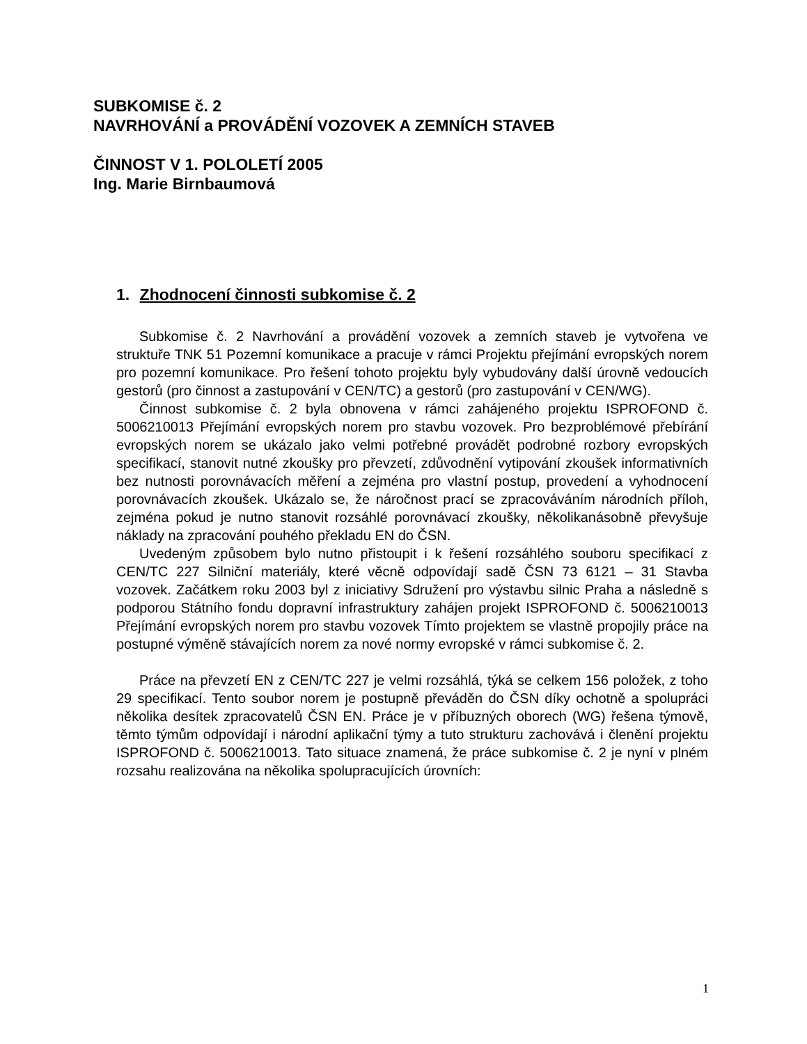SUBKOMISE č. 2
NAVRHOVÁNÍ a PROVÁDĚNÍ VOZOVEK A ZEMNÍCH STAVEB
ČINNOST V 1. POLOLETÍ 2005
Ing. Marie Birnbaumová
1. Zhodnocení činnosti subkomise č. 2
Subkomise č. 2 Navrhování a provádění vozovek a zemních staveb je vytvořena ve struktuře TNK 51 Pozemní komunikace a pracuje v rámci Projektu přejímání evropských norem pro pozemní komunikace. Pro řešení tohoto projektu byly vybudovány další úrovně vedoucích gestorů (pro činnost a zastupování v CEN/TC) a gestorů (pro zastupování v CEN/WG).
Činnost subkomise č. 2 byla obnovena v rámci zahájeného projektu ISPROFOND č. 5006210013 Přejímání evropských norem pro stavbu vozovek. Pro bezproblémové přebírání evropských norem se ukázalo jako velmi potřebné provádět podrobné rozbory evropských specifikací, stanovit nutné zkoušky pro převzetí, zdůvodnění vytipování zkoušek informativních bez nutnosti porovnávacích měření a zejména pro vlastní postup, provedení a vyhodnocení porovnávacích zkoušek. Ukázalo se, že náročnost prací se zpracováváním národních příloh, zejména pokud je nutno stanovit rozsáhlé porovnávací zkoušky, několikanásobně převyšuje náklady na zpracování pouhého překladu EN do ČSN.
Uvedeným způsobem bylo nutno přistoupit i k řešení rozsáhlého souboru specifikací z CEN/TC 227 Silniční materiály, které věcně odpovídají sadě ČSN 73 6121 – 31 Stavba vozovek. Začátkem roku 2003 byl z iniciativy Sdružení pro výstavbu silnic Praha a následně s podporou Státního fondu dopravní infrastruktury zahájen projekt ISPROFOND č. 5006210013 Přejímání evropských norem pro stavbu vozovek Tímto projektem se vlastně propojily práce na postupné výměně stávajících norem za nové normy evropské v rámci subkomise č. 2.
Práce na převzetí EN z CEN/TC 227 je velmi rozsáhlá, týká se celkem 156 položek, z toho 29 specifikací. Tento soubor norem je postupně převáděn do ČSN díky ochotně a spolupráci několika desítek zpracovatelů ČSN EN. Práce je v příbuzných oborech (WG) řešena týmově, těmto týmům odpovídají i národní aplikační týmy a tuto strukturu zachovává i členění projektu ISPROFOND č. 5006210013. Tato situace znamená, že práce subkomise č. 2 je nyní v plném rozsahu realizována na několika spolupracujících úrovních:
1